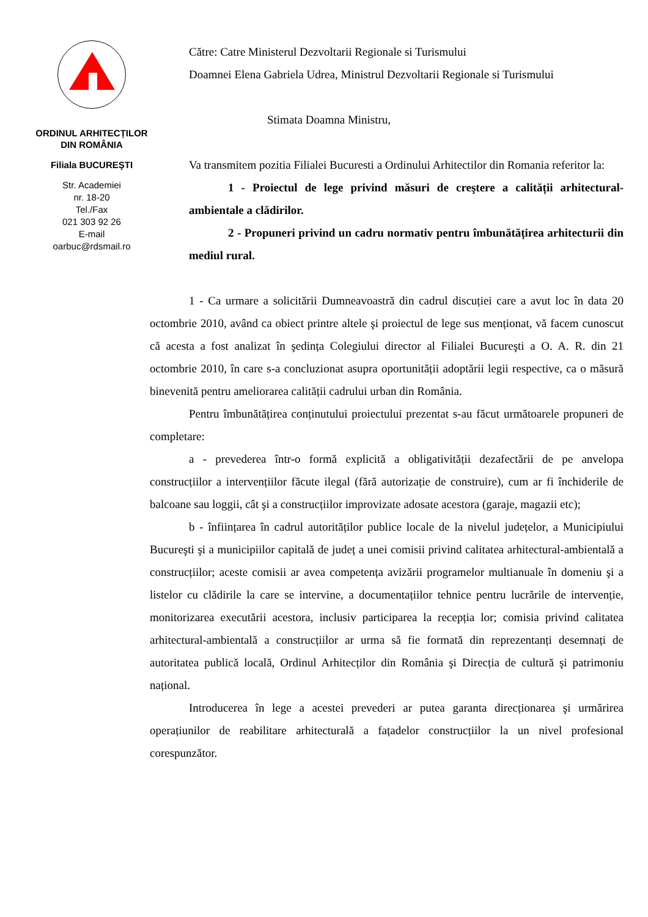ORDINUL ARHITECȚILOR DIN ROMÂNIA
Filiala BUCUREŞTI
Str. Academiei
nr. 18-20
Tel./Fax
021 303 92 26
E-mail
oarbuc@rdsmail.ro
Către: Catre Ministerul Dezvoltarii Regionale si Turismului
Doamnei Elena Gabriela Udrea, Ministrul Dezvoltarii Regionale si Turismului
Stimata Doamna Ministru,
Va transmitem pozitia Filialei Bucuresti a Ordinului Arhitectilor din Romania referitor la:
1 - Proiectul de lege privind măsuri de creştere a calității arhitectural-ambientale a clădirilor.
2 - Propuneri privind un cadru normativ pentru îmbunătățirea arhitecturii din mediul rural.
1 - Ca urmare a solicitării Dumneavoastră din cadrul discuției care a avut loc în data 20 octombrie 2010, având ca obiect printre altele şi proiectul de lege sus menționat, vă facem cunoscut că acesta a fost analizat în şedința Colegiului director al Filialei Bucureşti a O. A. R. din 21 octombrie 2010, în care s-a concluzionat asupra oportunității adoptării legii respective, ca o măsură binevenită pentru ameliorarea calității cadrului urban din România.
Pentru îmbunătățirea conținutului proiectului prezentat s-au făcut următoarele propuneri de completare:
a - prevederea într-o formă explicită a obligativității dezafectării de pe anvelopa construcțiilor a intervențiilor făcute ilegal (fără autorizație de construire), cum ar fi închiderile de balcoane sau loggii, cât şi a construcțiilor improvizate adosate acestora (garaje, magazii etc);
b - înființarea în cadrul autorităților publice locale de la nivelul județelor, a Municipiului Bucureşti şi a municipiilor capitală de județ a unei comisii privind calitatea arhitectural-ambientală a construcțiilor; aceste comisii ar avea competența avizării programelor multianuale în domeniu şi a listelor cu clădirile la care se intervine, a documentațiilor tehnice pentru lucrările de intervenție, monitorizarea executării acestora, inclusiv participarea la recepția lor; comisia privind calitatea arhitectural-ambientală a construcțiilor ar urma să fie formată din reprezentanți desemnați de autoritatea publică locală, Ordinul Arhitecților din România şi Direcția de cultură şi patrimoniu național.
Introducerea în lege a acestei prevederi ar putea garanta direcționarea şi urmărirea operațiunilor de reabilitare arhitecturală a fațadelor construcțiilor la un nivel profesional corespunzător.